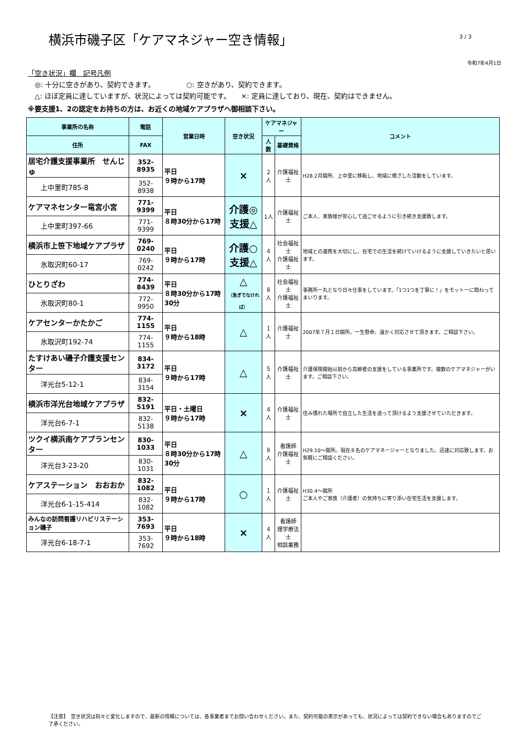横浜市磯子区「ケアマネジャー空き情報」
3 / 3
令和7年4月1日
「空き状況」欄　記号凡例
　◎: 十分に空きがあり、契約できます。　　　　　○: 空きがあり、契約できます。
　△: ほぼ定員に達していますが、状況によっては契約可能です。　　×: 定員に達しており、現在、契約はできません。
※要支援1、2の認定をお持ちの方は、お近くの地域ケアプラザへ御相談下さい。
| 事業所の名称 | 電話 | 営業日時 | 空き状況 | ケアマネジャー | | コメント |
| --- | --- | --- | --- | --- | --- | --- |
| 住所 | FAX | | | 人数 | 基礎資格 | |
| 居宅介護支援事業所 せんじゅ | 352-8935 | 平日 ９時から17時 | × | ２人 | 介護福祉士 | H28.2月開所、上中里に移転し、地域に根ざした活動をしています。 |
| 上中里町785-8 | 352-8938 | | | | | |
| ケアマネセンター竜宮小宮 | 771-9399 | 平日 ８時30分から17時 | 介護◎ 支援△ | 1人 | 介護福祉士 | ご本人、家族様が安心して過ごせるように引き続き支援致します。 |
| 上中里町397-66 | 771-9399 | | | | | |
| 横浜市上笹下地域ケアプラザ | 769-0240 | 平日 ９時から17時 | 介護○ 支援△ | ４人 | 社会福祉士 介護福祉士 | 地域との連携を大切にし、在宅での生活を続けていけるように支援していきたいと思います。 |
| 氷取沢町60-17 | 769-0242 | | | | | |
| ひとりざわ | 774-8439 | 平日 ８時30分から17時30分 | △ （急ぎでなければ） | ８人 | 社会福祉士 介護福祉士 | 事務所一丸となり日々仕事をしています。「1つ1つを丁寧に！」をモットーに関わってまいります。 |
| 氷取沢町80-1 | 772-9950 | | | | | |
| ケアセンターかたかご | 774-1155 | 平日 ９時から18時 | △ | １人 | 介護福祉士 | 2007年７月１日開所。一生懸命、温かく対応させて頂きます。ご相談下さい。 |
| 氷取沢町192-74 | 774-1155 | | | | | |
| たすけあい磯子介護支援センター | 834-3172 | 平日 ９時から17時 | △ | ５人 | 介護福祉士 | 介護保険開始以前から高齢者の支援をしている事業所です。複数のケアマネジャーがいます。ご相談下さい。 |
| 洋光台5-12-1 | 834-3154 | | | | | |
| 横浜市洋光台地域ケアプラザ | 832-5191 | 平日・土曜日 ９時から17時 | × | ４人 | 介護福祉士 | 住み慣れた場所で自立した生活を送って頂けるよう支援させていただきます。 |
| 洋光台6-7-1 | 832-5138 | | | | | |
| ツクイ横浜南ケアプランセンター | 830-1033 | 平日 ８時30分から17時30分 | △ | ８人 | 看護師 介護福祉士 | H29.10～開所。現在８名のケアマネージャーとなりました。迅速に対応致します。お気軽にご相談ください。 |
| 洋光台3-23-20 | 830-1031 | | | | | |
| ケアステーション おおおか | 832-1082 | 平日 ９時から17時 | ○ | １人 | 介護福祉士 | H30.4～開所 ご本人やご家族（介護者）の気持ちに寄り添い在宅生活を支援します。 |
| 洋光台6-1-15-414 | 832-1082 | | | | | |
| みんなの訪問看護リハビリステーション磯子 | 353-7693 | 平日 ９時から18時 | × | ４人 | 看護師 理学療法士 相談業務 | |
| 洋光台6-18-7-1 | 353-7692 | | | | | |
【注意】　空き状況は刻々と変化しますので、最新の情報については、各事業者までお問い合わせください。また、契約可能の表示があっても、状況によっては契約できない場合もありますのでご了承ください。